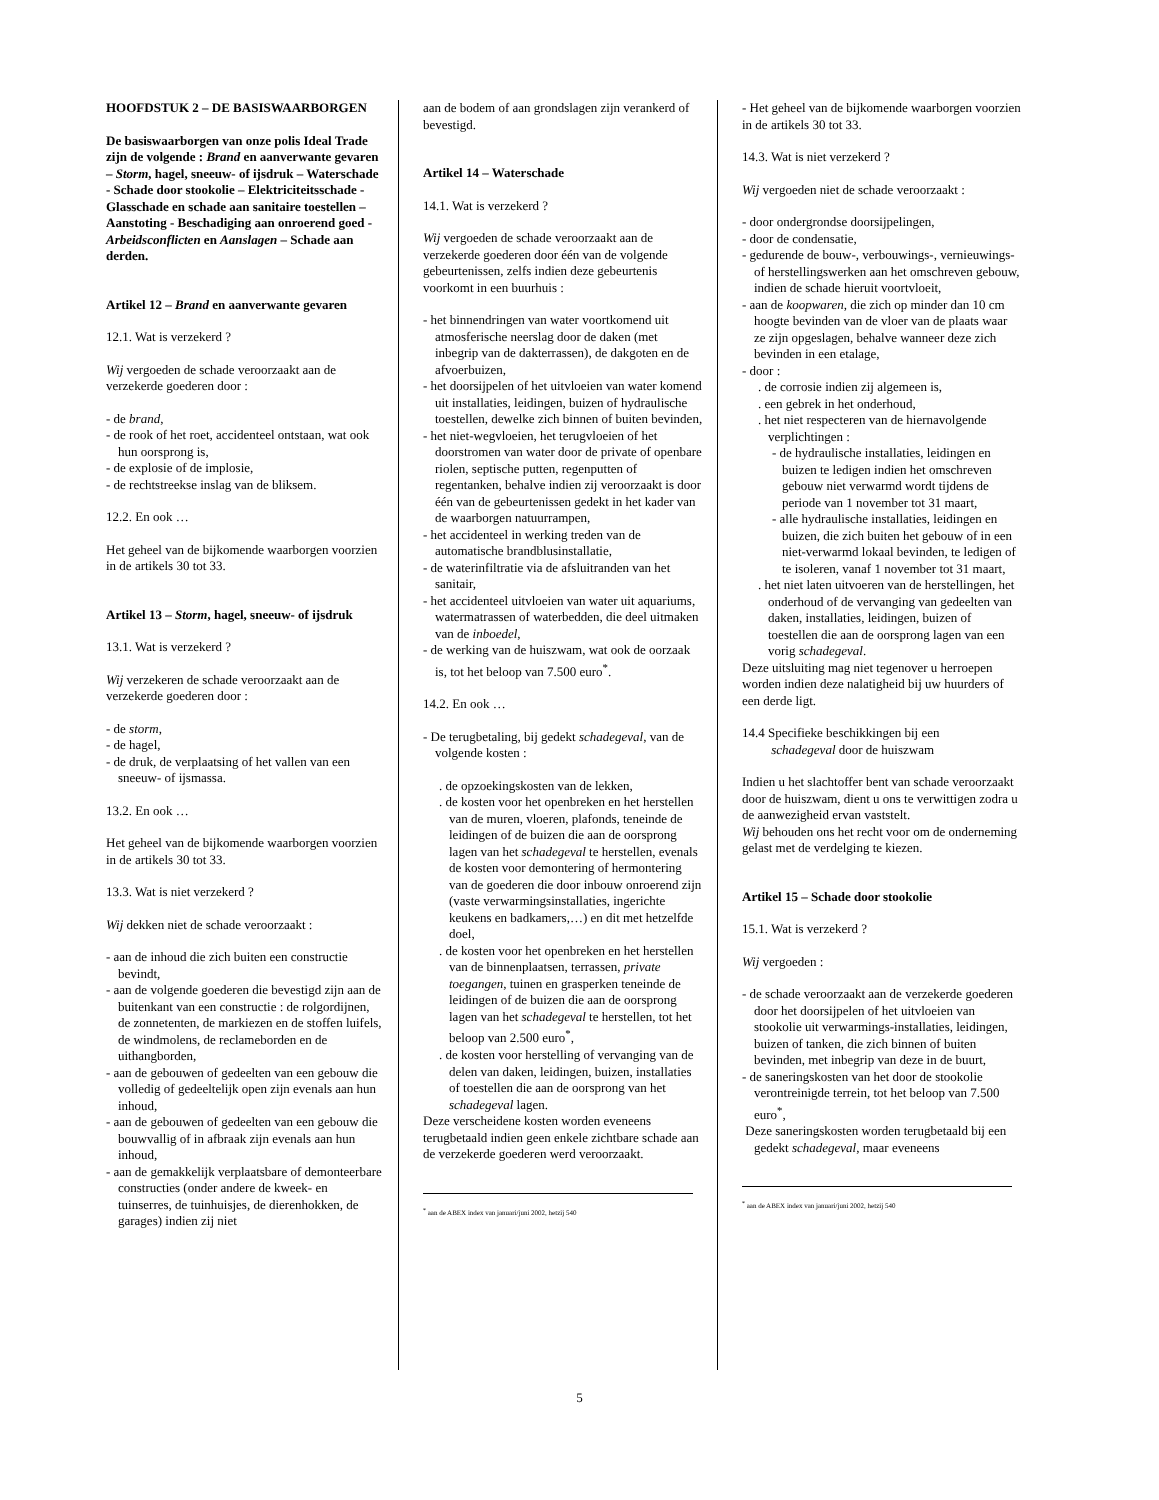HOOFDSTUK 2 – DE BASISWAARBORGEN
De basiswaarborgen van onze polis Ideal Trade zijn de volgende : Brand en aanverwante gevaren – Storm, hagel, sneeuw- of ijsdruk – Waterschade - Schade door stookolie – Elektriciteitsschade - Glasschade en schade aan sanitaire toestellen – Aanstoting - Beschadiging aan onroerend goed - Arbeidsconflicten en Aanslagen – Schade aan derden.
Artikel 12 – Brand en aanverwante gevaren
12.1. Wat is verzekerd ?
Wij vergoeden de schade veroorzaakt aan de verzekerde goederen door :
- de brand,
- de rook of het roet, accidenteel ontstaan, wat ook hun oorsprong is,
- de explosie of de implosie,
- de rechtstreekse inslag van de bliksem.
12.2. En ook …
Het geheel van de bijkomende waarborgen voorzien in de artikels 30 tot 33.
Artikel 13 – Storm, hagel, sneeuw- of ijsdruk
13.1. Wat is verzekerd ?
Wij verzekeren de schade veroorzaakt aan de verzekerde goederen door :
- de storm,
- de hagel,
- de druk, de verplaatsing of het vallen van een sneeuw- of ijsmassa.
13.2. En ook …
Het geheel van de bijkomende waarborgen voorzien in de artikels 30 tot 33.
13.3. Wat is niet verzekerd ?
Wij dekken niet de schade veroorzaakt :
- aan de inhoud die zich buiten een constructie bevindt,
- aan de volgende goederen die bevestigd zijn aan de buitenkant van een constructie : de rolgordijnen, de zonnetenten, de markiezen en de stoffen luifels, de windmolens, de reclameborden en de uithangborden,
- aan de gebouwen of gedeelten van een gebouw die volledig of gedeeltelijk open zijn evenals aan hun inhoud,
- aan de gebouwen of gedeelten van een gebouw die bouwvallig of in afbraak zijn evenals aan hun inhoud,
- aan de gemakkelijk verplaatsbare of demonteerbare constructies (onder andere de kweek- en tuinserres, de tuinhuisjes, de dierenhokken, de garages) indien zij niet
aan de bodem of aan grondslagen zijn verankerd of bevestigd.
Artikel 14 – Waterschade
14.1. Wat is verzekerd ?
Wij vergoeden de schade veroorzaakt aan de verzekerde goederen door één van de volgende gebeurtenissen, zelfs indien deze gebeurtenis voorkomt in een buurhuis :
- het binnendringen van water voortkomend uit atmosferische neerslag door de daken (met inbegrip van de dakterrassen), de dakgoten en de afvoerbuizen,
- het doorsijpelen of het uitvloeien van water komend uit installaties, leidingen, buizen of hydraulische toestellen, dewelke zich binnen of buiten bevinden,
- het niet-wegvloeien, het terugvloeien of het doorstromen van water door de private of openbare riolen, septische putten, regenputten of regentanken, behalve indien zij veroorzaakt is door één van de gebeurtenissen gedekt in het kader van de waarborgen natuurrampen,
- het accidenteel in werking treden van de automatische brandblusinstallatie,
- de waterinfiltratie via de afsluitranden van het sanitair,
- het accidenteel uitvloeien van water uit aquariums, watermatrassen of waterbedden, die deel uitmaken van de inboedel,
- de werking van de huiszwam, wat ook de oorzaak is, tot het beloop van 7.500 euro<sup>*</sup>.
14.2. En ook …
- De terugbetaling, bij gedekt schadegeval, van de volgende kosten :
. de opzoekingskosten van de lekken,
. de kosten voor het openbreken en het herstellen van de muren, vloeren, plafonds, teneinde de leidingen of de buizen die aan de oorsprong lagen van het schadegeval te herstellen, evenals de kosten voor demontering of hermontering van de goederen die door inbouw onroerend zijn (vaste verwarmingsinstallaties, ingerichte keukens en badkamers,…) en dit met hetzelfde doel,
. de kosten voor het openbreken en het herstellen van de binnenplaatsen, terrassen, private toegangen, tuinen en grasperken teneinde de leidingen of de buizen die aan de oorsprong lagen van het schadegeval te herstellen, tot het beloop van 2.500 euro<sup>*</sup>,
. de kosten voor herstelling of vervanging van de delen van daken, leidingen, buizen, installaties of toestellen die aan de oorsprong van het schadegeval lagen.
Deze verscheidene kosten worden eveneens terugbetaald indien geen enkele zichtbare schade aan de verzekerde goederen werd veroorzaakt.
<sup>*</sup> aan de ABEX index van januari/juni 2002, hetzij 540
- Het geheel van de bijkomende waarborgen voorzien in de artikels 30 tot 33.
14.3. Wat is niet verzekerd ?
Wij vergoeden niet de schade veroorzaakt :
- door ondergrondse doorsijpelingen,
- door de condensatie,
- gedurende de bouw-, verbouwings-, vernieuwings- of herstellingswerken aan het omschreven gebouw, indien de schade hieruit voortvloeit,
- aan de koopwaren, die zich op minder dan 10 cm hoogte bevinden van de vloer van de plaats waar ze zijn opgeslagen, behalve wanneer deze zich bevinden in een etalage,
- door :
. de corrosie indien zij algemeen is,
. een gebrek in het onderhoud,
. het niet respecteren van de hiernavolgende verplichtingen :
- de hydraulische installaties, leidingen en buizen te ledigen indien het omschreven gebouw niet verwarmd wordt tijdens de periode van 1 november tot 31 maart,
- alle hydraulische installaties, leidingen en buizen, die zich buiten het gebouw of in een niet-verwarmd lokaal bevinden, te ledigen of te isoleren, vanaf 1 november tot 31 maart,
. het niet laten uitvoeren van de herstellingen, het onderhoud of de vervanging van gedeelten van daken, installaties, leidingen, buizen of toestellen die aan de oorsprong lagen van een vorig schadegeval.
Deze uitsluiting mag niet tegenover u herroepen worden indien deze nalatigheid bij uw huurders of een derde ligt.
14.4 Specifieke beschikkingen bij een
schadegeval door de huiszwam
Indien u het slachtoffer bent van schade veroorzaakt door de huiszwam, dient u ons te verwittigen zodra u de aanwezigheid ervan vaststelt.
Wij behouden ons het recht voor om de onderneming gelast met de verdelging te kiezen.
Artikel 15 – Schade door stookolie
15.1. Wat is verzekerd ?
Wij vergoeden :
- de schade veroorzaakt aan de verzekerde goederen door het doorsijpelen of het uitvloeien van stookolie uit verwarmings-installaties, leidingen, buizen of tanken, die zich binnen of buiten bevinden, met inbegrip van deze in de buurt,
- de saneringskosten van het door de stookolie verontreinigde terrein, tot het beloop van 7.500 euro<sup>*</sup>,
Deze saneringskosten worden terugbetaald bij een gedekt schadegeval, maar eveneens
<sup>*</sup> aan de ABEX index van januari/juni 2002, hetzij 540
5